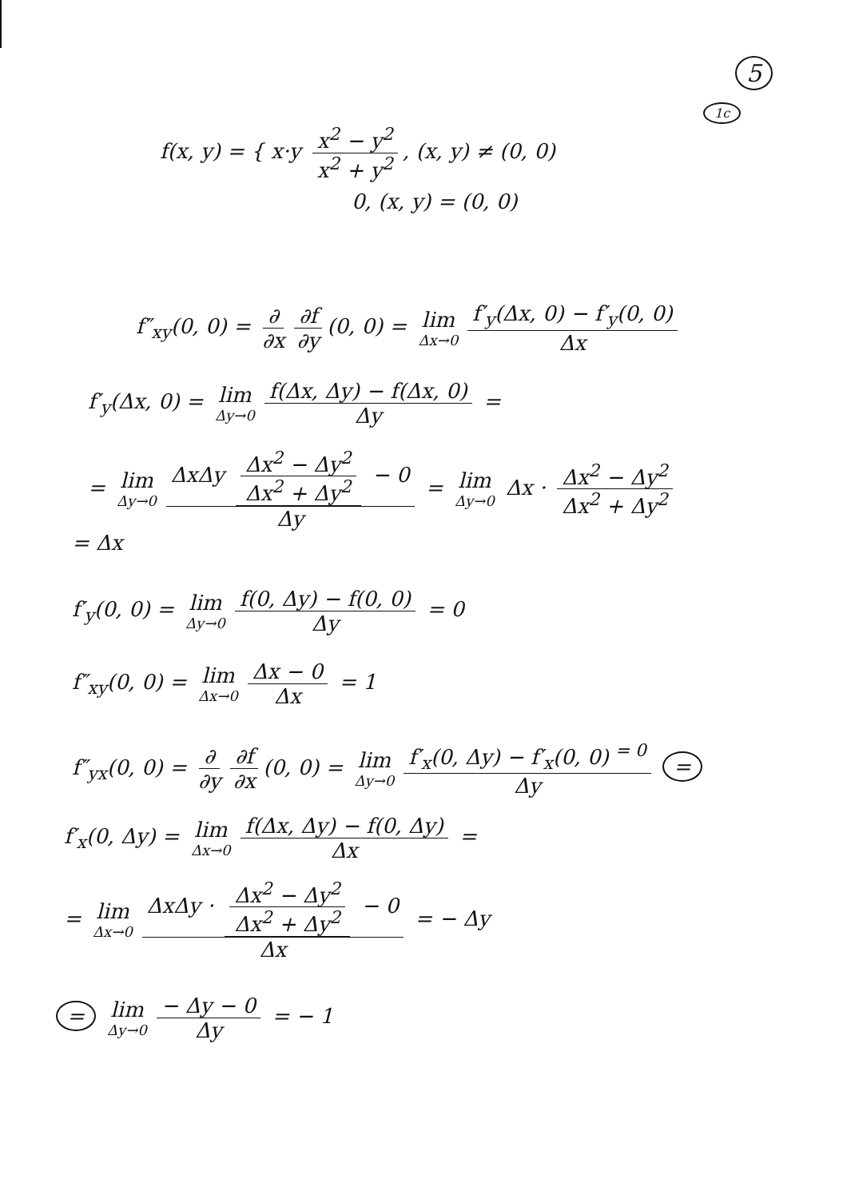5
1c
f(x, y) = { x·y x<sup>2</sup> − y<sup>2</sup> x<sup>2</sup> + y<sup>2</sup>, (x, y) ≠ (0, 0)
0, (x, y) = (0, 0)
f″<sub>xy</sub>(0, 0) = ∂ ∂x ∂f ∂y (0, 0) = lim Δx→0 f′<sub>y</sub>(Δx, 0) − f′<sub>y</sub>(0, 0) Δx
f′<sub>y</sub>(Δx, 0) = lim Δy→0 f(Δx, Δy) − f(Δx, 0) Δy =
= lim Δy→0 ΔxΔy Δx<sup>2</sup> − Δy<sup>2</sup> Δx<sup>2</sup> + Δy<sup>2</sup> − 0 Δy = lim Δy→0 Δx · Δx<sup>2</sup> − Δy<sup>2</sup> Δx<sup>2</sup> + Δy<sup>2</sup>
= Δx
f′<sub>y</sub>(0, 0) = lim Δy→0 f(0, Δy) − f(0, 0) Δy = 0
f″<sub>xy</sub>(0, 0) = lim Δx→0 Δx − 0 Δx = 1
f″<sub>yx</sub>(0, 0) = ∂ ∂y ∂f ∂x (0, 0) = lim Δy→0 f′<sub>x</sub>(0, Δy) − f′<sub>x</sub>(0, 0) <sup>= 0</sup> Δy =
f′<sub>x</sub>(0, Δy) = lim Δx→0 f(Δx, Δy) − f(0, Δy) Δx =
= lim Δx→0 ΔxΔy · Δx<sup>2</sup> − Δy<sup>2</sup> Δx<sup>2</sup> + Δy<sup>2</sup> − 0 Δx = − Δy
= lim Δy→0 − Δy − 0 Δy = − 1